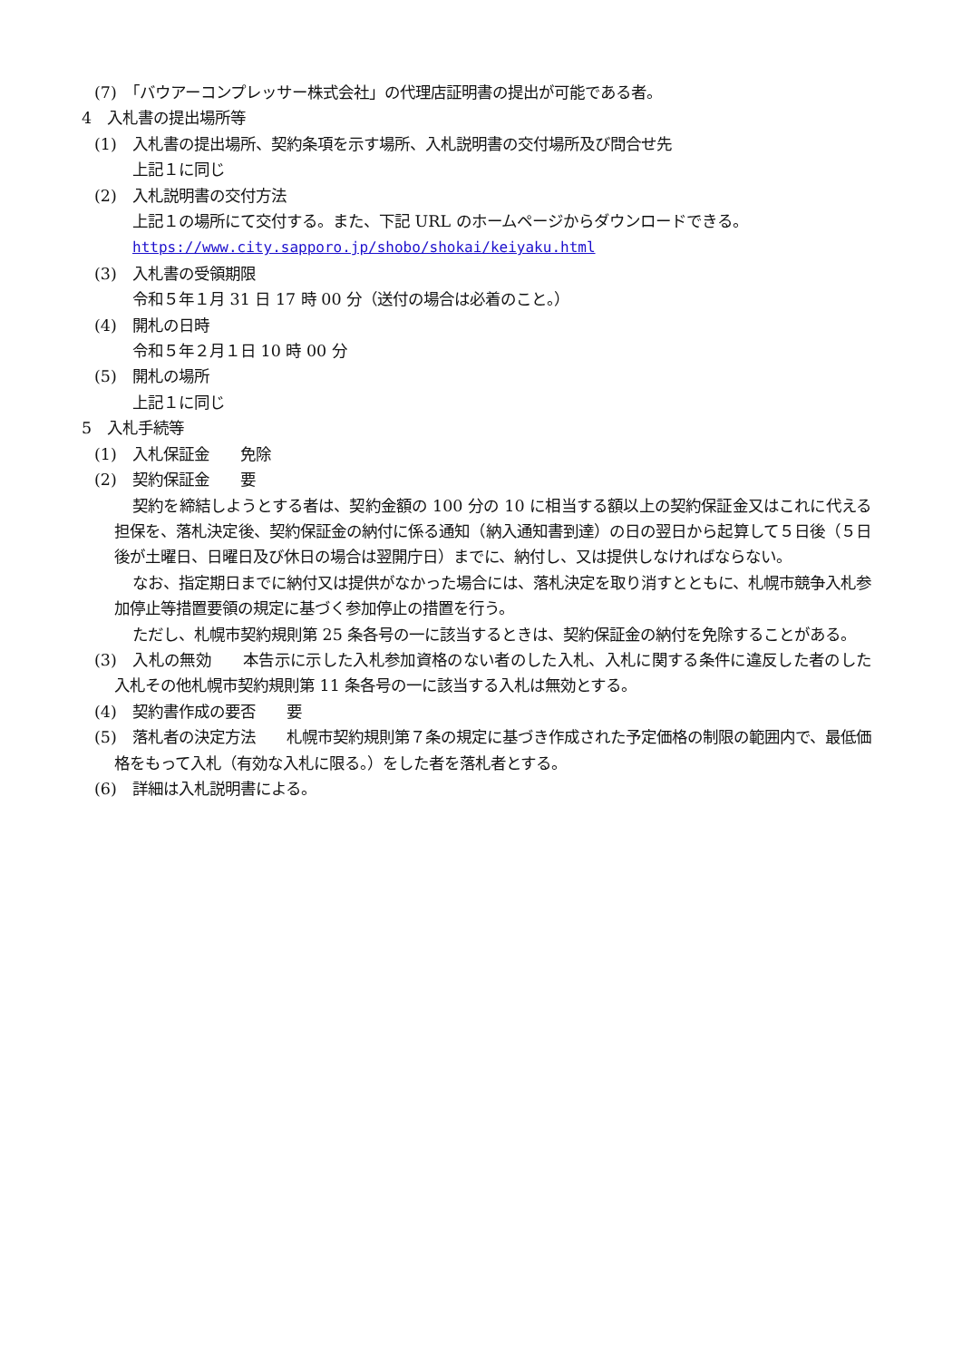(7)　「バウアーコンプレッサー株式会社」の代理店証明書の提出が可能である者。
4　入札書の提出場所等
(1)　入札書の提出場所、契約条項を示す場所、入札説明書の交付場所及び問合せ先
上記１に同じ
(2)　入札説明書の交付方法
上記１の場所にて交付する。また、下記 URL のホームページからダウンロードできる。
https://www.city.sapporo.jp/shobo/shokai/keiyaku.html
(3)　入札書の受領期限
令和５年１月 31 日 17 時 00 分（送付の場合は必着のこと。）
(4)　開札の日時
令和５年２月１日 10 時 00 分
(5)　開札の場所
上記１に同じ
5　入札手続等
(1)　入札保証金　　免除
(2)　契約保証金　　要
契約を締結しようとする者は、契約金額の 100 分の 10 に相当する額以上の契約保証金又はこれに代える担保を、落札決定後、契約保証金の納付に係る通知（納入通知書到達）の日の翌日から起算して５日後（５日後が土曜日、日曜日及び休日の場合は翌開庁日）までに、納付し、又は提供しなければならない。
なお、指定期日までに納付又は提供がなかった場合には、落札決定を取り消すとともに、札幌市競争入札参加停止等措置要領の規定に基づく参加停止の措置を行う。
ただし、札幌市契約規則第 25 条各号の一に該当するときは、契約保証金の納付を免除することがある。
(3)　入札の無効　　本告示に示した入札参加資格のない者のした入札、入札に関する条件に違反した者のした入札その他札幌市契約規則第 11 条各号の一に該当する入札は無効とする。
(4)　契約書作成の要否　　要
(5)　落札者の決定方法　　札幌市契約規則第７条の規定に基づき作成された予定価格の制限の範囲内で、最低価格をもって入札（有効な入札に限る。）をした者を落札者とする。
(6)　詳細は入札説明書による。